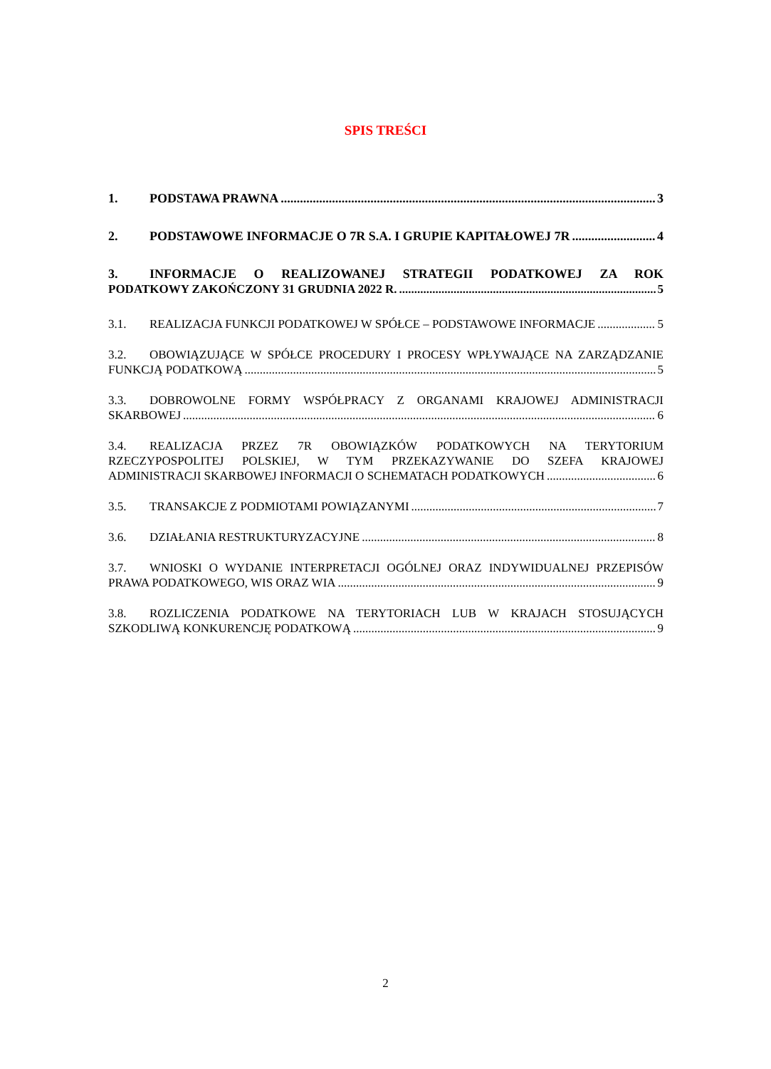SPIS TREŚCI
1. PODSTAWA PRAWNA 3
2. PODSTAWOWE INFORMACJE O 7R S.A. I GRUPIE KAPITAŁOWEJ 7R 4
3. INFORMACJE O REALIZOWANEJ STRATEGII PODATKOWEJ ZA ROK
PODATKOWY ZAKOŃCZONY 31 GRUDNIA 2022 R. 5
3.1. REALIZACJA FUNKCJI PODATKOWEJ W SPÓŁCE – PODSTAWOWE INFORMACJE 5
3.2. OBOWIĄZUJĄCE W SPÓŁCE PROCEDURY I PROCESY WPŁYWAJĄCE NA ZARZĄDZANIE
FUNKCJĄ PODATKOWĄ 5
3.3. DOBROWOLNE FORMY WSPÓŁPRACY Z ORGANAMI KRAJOWEJ ADMINISTRACJI
SKARBOWEJ 6
3.4. REALIZACJA PRZEZ 7R OBOWIĄZKÓW PODATKOWYCH NA TERYTORIUM
RZECZYPOSPOLITEJ POLSKIEJ, W TYM PRZEKAZYWANIE DO SZEFA KRAJOWEJ
ADMINISTRACJI SKARBOWEJ INFORMACJI O SCHEMATACH PODATKOWYCH 6
3.5. TRANSAKCJE Z PODMIOTAMI POWIĄZANYMI 7
3.6. DZIAŁANIA RESTRUKTURYZACYJNE 8
3.7. WNIOSKI O WYDANIE INTERPRETACJI OGÓLNEJ ORAZ INDYWIDUALNEJ PRZEPISÓW
PRAWA PODATKOWEGO, WIS ORAZ WIA 9
3.8. ROZLICZENIA PODATKOWE NA TERYTORIACH LUB W KRAJACH STOSUJĄCYCH
SZKODLIWĄ KONKURENCJĘ PODATKOWĄ 9
2